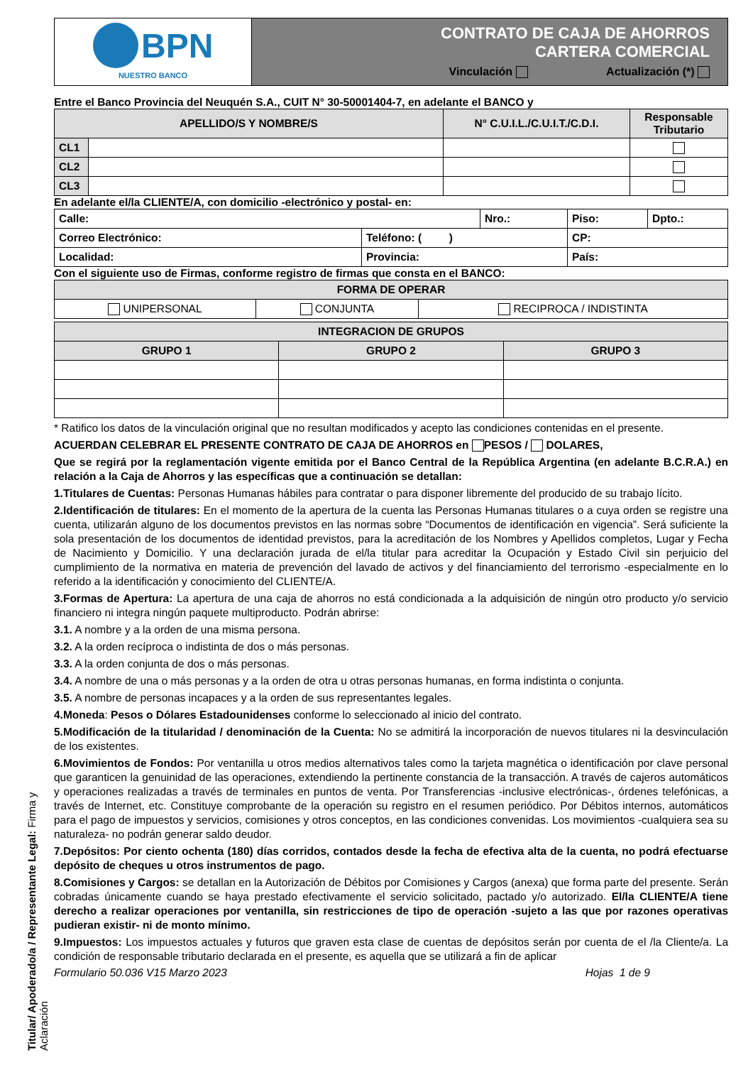Titular/ Apoderado/a / Representante Legal: Firma y Aclaración
| BPN NUESTRO BANCO | CONTRATO DE CAJA DE AHORROS CARTERA COMERCIAL Vinculación Actualización (*) |
Entre el Banco Provincia del Neuquén S.A., CUIT N° 30-50001404-7, en adelante el BANCO y
| APELLIDO/S Y NOMBRE/S | | N° C.U.I.L./C.U.I.T./C.D.I. | Responsable Tributario |
| --- | --- | --- | --- |
| CL1 | | | |
| CL2 | | | |
| CL3 | | | |
En adelante el/la CLIENTE/A, con domicilio -electrónico y postal- en:
| Calle: | | Nro.: | Piso: | Dpto.: |
| Correo Electrónico: | Teléfono: ( ) | | CP: | |
| Localidad: | Provincia: | | País: | |
Con el siguiente uso de Firmas, conforme registro de firmas que consta en el BANCO:
| FORMA DE OPERAR | | |
| UNIPERSONAL | CONJUNTA | RECIPROCA / INDISTINTA |
| INTEGRACION DE GRUPOS | | |
| GRUPO 1 | GRUPO 2 | GRUPO 3 |
* Ratifico los datos de la vinculación original que no resultan modificados y acepto las condiciones contenidas en el presente.
ACUERDAN CELEBRAR EL PRESENTE CONTRATO DE CAJA DE AHORROS en PESOS / DOLARES,
Que se regirá por la reglamentación vigente emitida por el Banco Central de la República Argentina (en adelante B.C.R.A.) en relación a la Caja de Ahorros y las específicas que a continuación se detallan:
1.Titulares de Cuentas: Personas Humanas hábiles para contratar o para disponer libremente del producido de su trabajo lícito.
2.Identificación de titulares: En el momento de la apertura de la cuenta las Personas Humanas titulares o a cuya orden se registre una cuenta, utilizarán alguno de los documentos previstos en las normas sobre “Documentos de identificación en vigencia”. Será suficiente la sola presentación de los documentos de identidad previstos, para la acreditación de los Nombres y Apellidos completos, Lugar y Fecha de Nacimiento y Domicilio. Y una declaración jurada de el/la titular para acreditar la Ocupación y Estado Civil sin perjuicio del cumplimiento de la normativa en materia de prevención del lavado de activos y del financiamiento del terrorismo -especialmente en lo referido a la identificación y conocimiento del CLIENTE/A.
3.Formas de Apertura: La apertura de una caja de ahorros no está condicionada a la adquisición de ningún otro producto y/o servicio financiero ni integra ningún paquete multiproducto. Podrán abrirse:
3.1. A nombre y a la orden de una misma persona.
3.2. A la orden recíproca o indistinta de dos o más personas.
3.3. A la orden conjunta de dos o más personas.
3.4. A nombre de una o más personas y a la orden de otra u otras personas humanas, en forma indistinta o conjunta.
3.5. A nombre de personas incapaces y a la orden de sus representantes legales.
4.Moneda: Pesos o Dólares Estadounidenses conforme lo seleccionado al inicio del contrato.
5.Modificación de la titularidad / denominación de la Cuenta: No se admitirá la incorporación de nuevos titulares ni la desvinculación de los existentes.
6.Movimientos de Fondos: Por ventanilla u otros medios alternativos tales como la tarjeta magnética o identificación por clave personal que garanticen la genuinidad de las operaciones, extendiendo la pertinente constancia de la transacción. A través de cajeros automáticos y operaciones realizadas a través de terminales en puntos de venta. Por Transferencias -inclusive electrónicas-, órdenes telefónicas, a través de Internet, etc. Constituye comprobante de la operación su registro en el resumen periódico. Por Débitos internos, automáticos para el pago de impuestos y servicios, comisiones y otros conceptos, en las condiciones convenidas. Los movimientos -cualquiera sea su naturaleza- no podrán generar saldo deudor.
7.Depósitos: Por ciento ochenta (180) días corridos, contados desde la fecha de efectiva alta de la cuenta, no podrá efectuarse depósito de cheques u otros instrumentos de pago.
8.Comisiones y Cargos: se detallan en la Autorización de Débitos por Comisiones y Cargos (anexa) que forma parte del presente. Serán cobradas únicamente cuando se haya prestado efectivamente el servicio solicitado, pactado y/o autorizado. El/la CLIENTE/A tiene derecho a realizar operaciones por ventanilla, sin restricciones de tipo de operación -sujeto a las que por razones operativas pudieran existir- ni de monto mínimo.
9.Impuestos: Los impuestos actuales y futuros que graven esta clase de cuentas de depósitos serán por cuenta de el /la Cliente/a. La condición de responsable tributario declarada en el presente, es aquella que se utilizará a fin de aplicar
Formulario 50.036 V15 Marzo 2023 Hojas 1 de 9